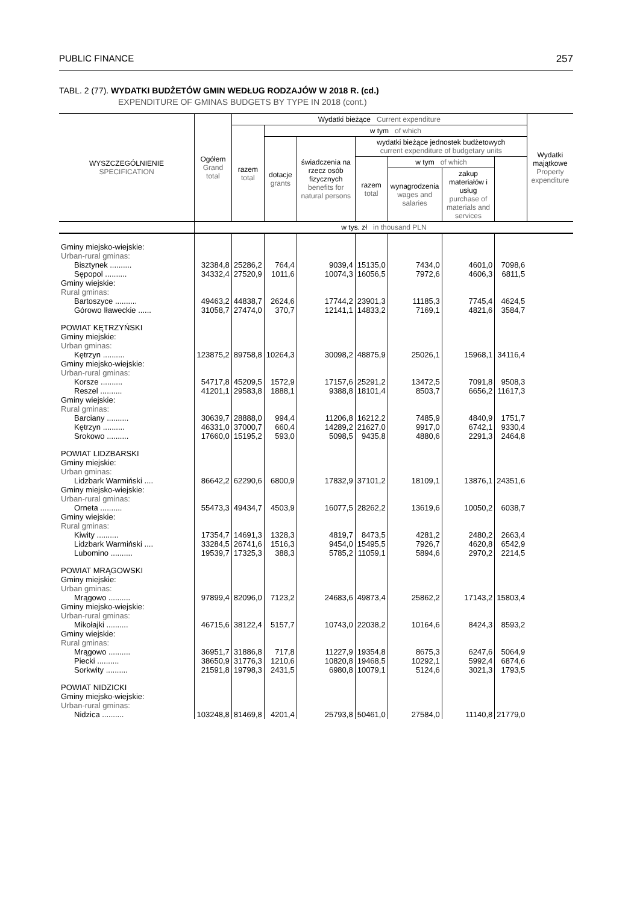PUBLIC FINANCE 257
TABL. 2 (77). WYDATKI BUDŻETÓW GMIN WEDŁUG RODZAJÓW W 2018 R. (cd.)
EXPENDITURE OF GMINAS BUDGETS BY TYPE IN 2018 (cont.)
| WYSZCZEGÓLNIENIE SPECIFICATION | Ogółem Grand total | Wydatki bieżące Current expenditure | | | | | | | Wydatki majątkowe Property expenditure |
| --- | --- | --- | --- | --- | --- | --- | --- | --- | --- |
| | | razem total | w tym of which | | | | | | |
| | | | dotacje grants | świadczenia na rzecz osób fizycznych benefits for natural persons | wydatki bieżące jednostek budżetowych current expenditure of budgetary units | | | | |
| | | | | | razem total | w tym of which | | | |
| | | | | | | wynagrodzenia wages and salaries | zakup materiałów i usług purchase of materials and services | | |
| | w tys. zł in thousand PLN | | | | | | | | |
| Gminy miejsko-wiejskie: Urban-rural gminas: | | | | | | | | | |
| Bisztynek .......... | 32384,8 | 25286,2 | 764,4 | 9039,4 | 15135,0 | 7434,0 | 4601,0 | 7098,6 | |
| Sępopol .......... | 34332,4 | 27520,9 | 1011,6 | 10074,3 | 16056,5 | 7972,6 | 4606,3 | 6811,5 | |
| Gminy wiejskie: Rural gminas: | | | | | | | | | |
| Bartoszyce .......... | 49463,2 | 44838,7 | 2624,6 | 17744,2 | 23901,3 | 11185,3 | 7745,4 | 4624,5 | |
| Górowo Iławeckie ...... | 31058,7 | 27474,0 | 370,7 | 12141,1 | 14833,2 | 7169,1 | 4821,6 | 3584,7 | |
| POWIAT KĘTRZYŃSKI Gminy miejskie: Urban gminas: | | | | | | | | | |
| Kętrzyn .......... | 123875,2 | 89758,8 | 10264,3 | 30098,2 | 48875,9 | 25026,1 | 15968,1 | 34116,4 | |
| Gminy miejsko-wiejskie: Urban-rural gminas: | | | | | | | | | |
| Korsze .......... | 54717,8 | 45209,5 | 1572,9 | 17157,6 | 25291,2 | 13472,5 | 7091,8 | 9508,3 | |
| Reszel .......... | 41201,1 | 29583,8 | 1888,1 | 9388,8 | 18101,4 | 8503,7 | 6656,2 | 11617,3 | |
| Gminy wiejskie: Rural gminas: | | | | | | | | | |
| Barciany .......... | 30639,7 | 28888,0 | 994,4 | 11206,8 | 16212,2 | 7485,9 | 4840,9 | 1751,7 | |
| Kętrzyn .......... | 46331,0 | 37000,7 | 660,4 | 14289,2 | 21627,0 | 9917,0 | 6742,1 | 9330,4 | |
| Srokowo .......... | 17660,0 | 15195,2 | 593,0 | 5098,5 | 9435,8 | 4880,6 | 2291,3 | 2464,8 | |
| POWIAT LIDZBARSKI Gminy miejskie: Urban gminas: | | | | | | | | | |
| Lidzbark Warmiński .... | 86642,2 | 62290,6 | 6800,9 | 17832,9 | 37101,2 | 18109,1 | 13876,1 | 24351,6 | |
| Gminy miejsko-wiejskie: Urban-rural gminas: | | | | | | | | | |
| Orneta .......... | 55473,3 | 49434,7 | 4503,9 | 16077,5 | 28262,2 | 13619,6 | 10050,2 | 6038,7 | |
| Gminy wiejskie: Rural gminas: | | | | | | | | | |
| Kiwity .......... | 17354,7 | 14691,3 | 1328,3 | 4819,7 | 8473,5 | 4281,2 | 2480,2 | 2663,4 | |
| Lidzbark Warmiński .... | 33284,5 | 26741,6 | 1516,3 | 9454,0 | 15495,5 | 7926,7 | 4620,8 | 6542,9 | |
| Lubomino .......... | 19539,7 | 17325,3 | 388,3 | 5785,2 | 11059,1 | 5894,6 | 2970,2 | 2214,5 | |
| POWIAT MRĄGOWSKI Gminy miejskie: Urban gminas: | | | | | | | | | |
| Mrągowo .......... | 97899,4 | 82096,0 | 7123,2 | 24683,6 | 49873,4 | 25862,2 | 17143,2 | 15803,4 | |
| Gminy miejsko-wiejskie: Urban-rural gminas: | | | | | | | | | |
| Mikołajki .......... | 46715,6 | 38122,4 | 5157,7 | 10743,0 | 22038,2 | 10164,6 | 8424,3 | 8593,2 | |
| Gminy wiejskie: Rural gminas: | | | | | | | | | |
| Mrągowo .......... | 36951,7 | 31886,8 | 717,8 | 11227,9 | 19354,8 | 8675,3 | 6247,6 | 5064,9 | |
| Piecki .......... | 38650,9 | 31776,3 | 1210,6 | 10820,8 | 19468,5 | 10292,1 | 5992,4 | 6874,6 | |
| Sorkwity .......... | 21591,8 | 19798,3 | 2431,5 | 6980,8 | 10079,1 | 5124,6 | 3021,3 | 1793,5 | |
| POWIAT NIDZICKI Gminy miejsko-wiejskie: Urban-rural gminas: | | | | | | | | | |
| Nidzica .......... | 103248,8 | 81469,8 | 4201,4 | 25793,8 | 50461,0 | 27584,0 | 11140,8 | 21779,0 | |